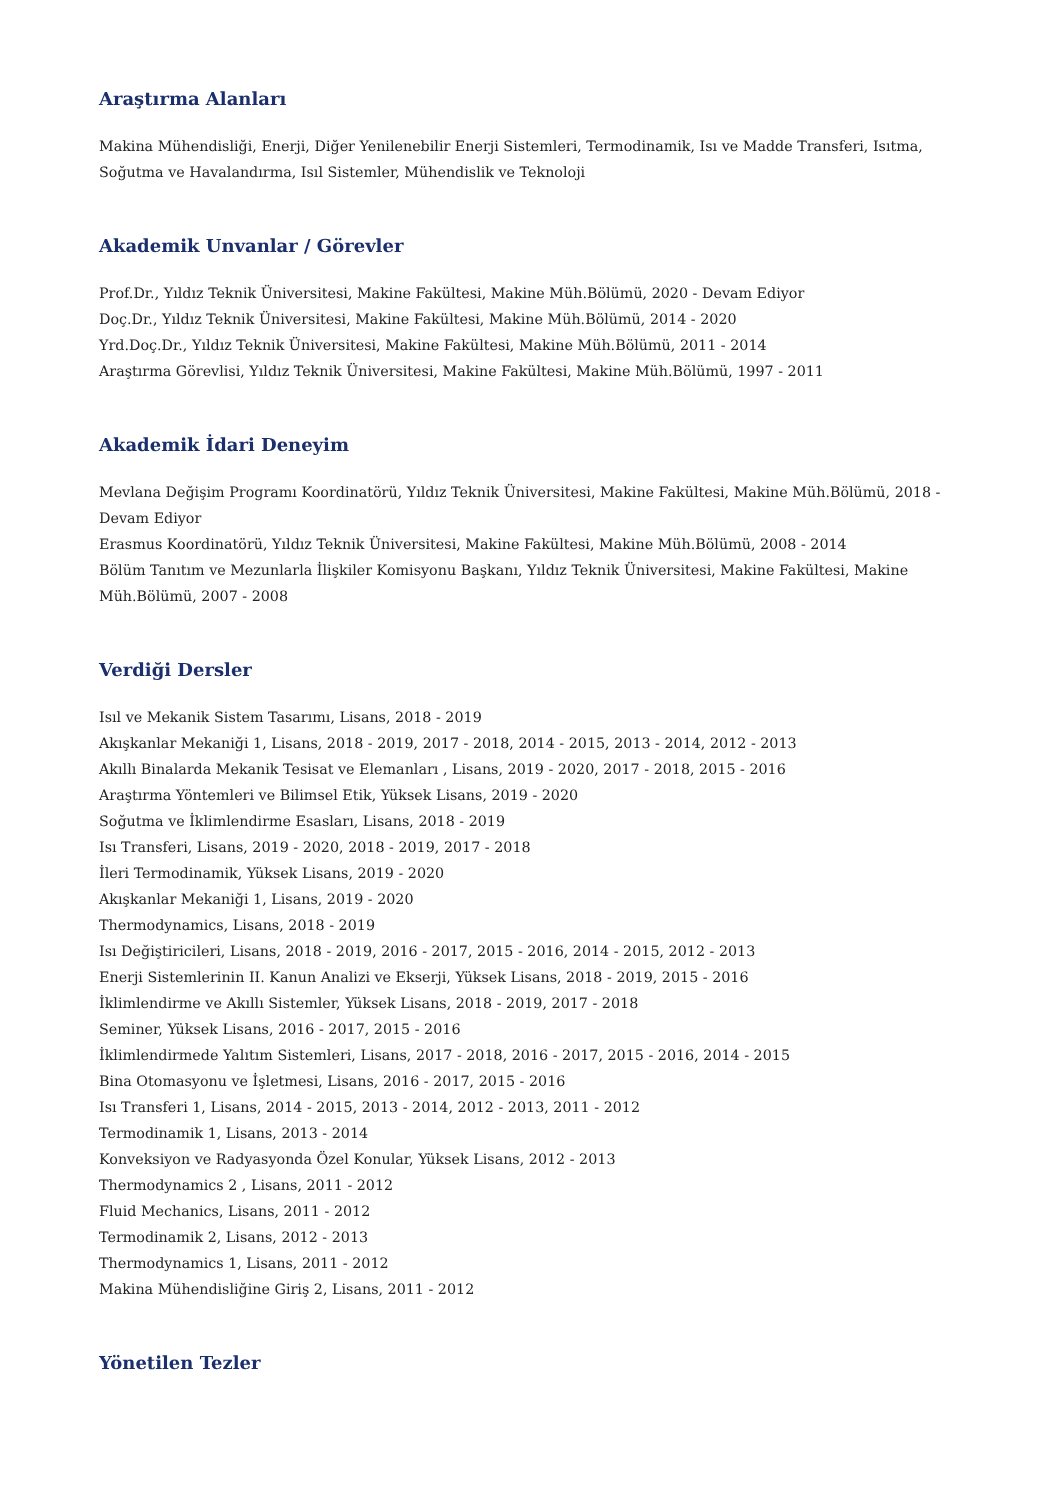Araştırma Alanları
Makina Mühendisliği, Enerji, Diğer Yenilenebilir Enerji Sistemleri, Termodinamik, Isı ve Madde Transferi, Isıtma, Soğutma ve Havalandırma, Isıl Sistemler, Mühendislik ve Teknoloji
Akademik Unvanlar / Görevler
Prof.Dr., Yıldız Teknik Üniversitesi, Makine Fakültesi, Makine Müh.Bölümü, 2020 - Devam Ediyor
Doç.Dr., Yıldız Teknik Üniversitesi, Makine Fakültesi, Makine Müh.Bölümü, 2014 - 2020
Yrd.Doç.Dr., Yıldız Teknik Üniversitesi, Makine Fakültesi, Makine Müh.Bölümü, 2011 - 2014
Araştırma Görevlisi, Yıldız Teknik Üniversitesi, Makine Fakültesi, Makine Müh.Bölümü, 1997 - 2011
Akademik İdari Deneyim
Mevlana Değişim Programı Koordinatörü, Yıldız Teknik Üniversitesi, Makine Fakültesi, Makine Müh.Bölümü, 2018 - Devam Ediyor
Erasmus Koordinatörü, Yıldız Teknik Üniversitesi, Makine Fakültesi, Makine Müh.Bölümü, 2008 - 2014
Bölüm Tanıtım ve Mezunlarla İlişkiler Komisyonu Başkanı, Yıldız Teknik Üniversitesi, Makine Fakültesi, Makine Müh.Bölümü, 2007 - 2008
Verdiği Dersler
Isıl ve Mekanik Sistem Tasarımı, Lisans, 2018 - 2019
Akışkanlar Mekaniği 1, Lisans, 2018 - 2019, 2017 - 2018, 2014 - 2015, 2013 - 2014, 2012 - 2013
Akıllı Binalarda Mekanik Tesisat ve Elemanları , Lisans, 2019 - 2020, 2017 - 2018, 2015 - 2016
Araştırma Yöntemleri ve Bilimsel Etik, Yüksek Lisans, 2019 - 2020
Soğutma ve İklimlendirme Esasları, Lisans, 2018 - 2019
Isı Transferi, Lisans, 2019 - 2020, 2018 - 2019, 2017 - 2018
İleri Termodinamik, Yüksek Lisans, 2019 - 2020
Akışkanlar Mekaniği 1, Lisans, 2019 - 2020
Thermodynamics, Lisans, 2018 - 2019
Isı Değiştiricileri, Lisans, 2018 - 2019, 2016 - 2017, 2015 - 2016, 2014 - 2015, 2012 - 2013
Enerji Sistemlerinin II. Kanun Analizi ve Ekserji, Yüksek Lisans, 2018 - 2019, 2015 - 2016
İklimlendirme ve Akıllı Sistemler, Yüksek Lisans, 2018 - 2019, 2017 - 2018
Seminer, Yüksek Lisans, 2016 - 2017, 2015 - 2016
İklimlendirmede Yalıtım Sistemleri, Lisans, 2017 - 2018, 2016 - 2017, 2015 - 2016, 2014 - 2015
Bina Otomasyonu ve İşletmesi, Lisans, 2016 - 2017, 2015 - 2016
Isı Transferi 1, Lisans, 2014 - 2015, 2013 - 2014, 2012 - 2013, 2011 - 2012
Termodinamik 1, Lisans, 2013 - 2014
Konveksiyon ve Radyasyonda Özel Konular, Yüksek Lisans, 2012 - 2013
Thermodynamics 2 , Lisans, 2011 - 2012
Fluid Mechanics, Lisans, 2011 - 2012
Termodinamik 2, Lisans, 2012 - 2013
Thermodynamics 1, Lisans, 2011 - 2012
Makina Mühendisliğine Giriş 2, Lisans, 2011 - 2012
Yönetilen Tezler